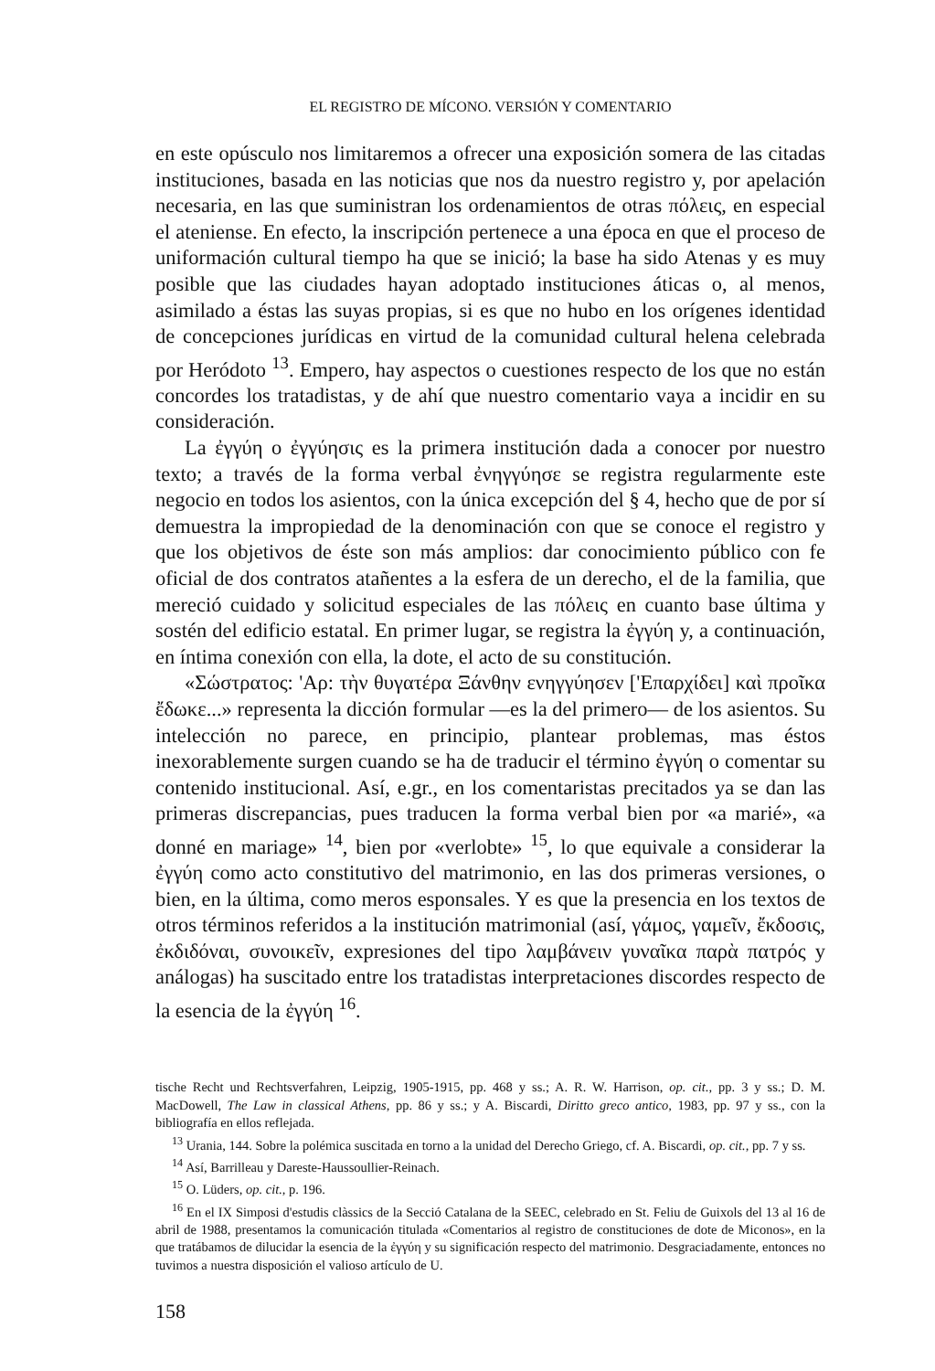EL REGISTRO DE MÍCONO. VERSIÓN Y COMENTARIO
en este opúsculo nos limitaremos a ofrecer una exposición somera de las citadas instituciones, basada en las noticias que nos da nuestro registro y, por apelación necesaria, en las que suministran los ordenamientos de otras πόλεις, en especial el ateniense. En efecto, la inscripción pertenece a una época en que el proceso de uniformación cultural tiempo ha que se inició; la base ha sido Atenas y es muy posible que las ciudades hayan adoptado instituciones áticas o, al menos, asimilado a éstas las suyas propias, si es que no hubo en los orígenes identidad de concepciones jurídicas en virtud de la comunidad cultural helena celebrada por Heródoto <sup>13</sup>. Empero, hay aspectos o cuestiones respecto de los que no están concordes los tratadistas, y de ahí que nuestro comentario vaya a incidir en su consideración.
La ἐγγύη o ἐγγύησις es la primera institución dada a conocer por nuestro texto; a través de la forma verbal ἐνηγγύησε se registra regularmente este negocio en todos los asientos, con la única excepción del § 4, hecho que de por sí demuestra la impropiedad de la denominación con que se conoce el registro y que los objetivos de éste son más amplios: dar conocimiento público con fe oficial de dos contratos atañentes a la esfera de un derecho, el de la familia, que mereció cuidado y solicitud especiales de las πόλεις en cuanto base última y sostén del edificio estatal. En primer lugar, se registra la ἐγγύη y, a continuación, en íntima conexión con ella, la dote, el acto de su constitución.
«Σώστρατος: 'Αρ: τὴν θυγατέρα Ξάνθην ενηγγύησεν ['Επαρχίδει] καὶ προῖκα ἔδωκε...» representa la dicción formular —es la del primero— de los asientos. Su intelección no parece, en principio, plantear problemas, mas éstos inexorablemente surgen cuando se ha de traducir el término ἐγγύη o comentar su contenido institucional. Así, e.gr., en los comentaristas precitados ya se dan las primeras discrepancias, pues traducen la forma verbal bien por «a marié», «a donné en mariage» <sup>14</sup>, bien por «verlobte» <sup>15</sup>, lo que equivale a considerar la ἐγγύη como acto constitutivo del matrimonio, en las dos primeras versiones, o bien, en la última, como meros esponsales. Y es que la presencia en los textos de otros términos referidos a la institución matrimonial (así, γάμος, γαμεῖν, ἔκδοσις, ἐκδιδόναι, συνοικεῖν, expresiones del tipo λαμβάνειν γυναῖκα παρὰ πατρός y análogas) ha suscitado entre los tratadistas interpretaciones discordes respecto de la esencia de la ἐγγύη <sup>16</sup>.
tische Recht und Rechtsverfahren, Leipzig, 1905-1915, pp. 468 y ss.; A. R. W. Harrison, op. cit., pp. 3 y ss.; D. M. MacDowell, The Law in classical Athens, pp. 86 y ss.; y A. Biscardi, Diritto greco antico, 1983, pp. 97 y ss., con la bibliografía en ellos reflejada.
<sup>13</sup> Urania, 144. Sobre la polémica suscitada en torno a la unidad del Derecho Griego, cf. A. Biscardi, op. cit., pp. 7 y ss.
<sup>14</sup> Así, Barrilleau y Dareste-Haussoullier-Reinach.
<sup>15</sup> O. Lüders, op. cit., p. 196.
<sup>16</sup> En el IX Simposi d'estudis clàssics de la Secció Catalana de la SEEC, celebrado en St. Feliu de Guixols del 13 al 16 de abril de 1988, presentamos la comunicación titulada «Comentarios al registro de constituciones de dote de Miconos», en la que tratábamos de dilucidar la esencia de la ἐγγύη y su significación respecto del matrimonio. Desgraciadamente, entonces no tuvimos a nuestra disposición el valioso artículo de U.
158